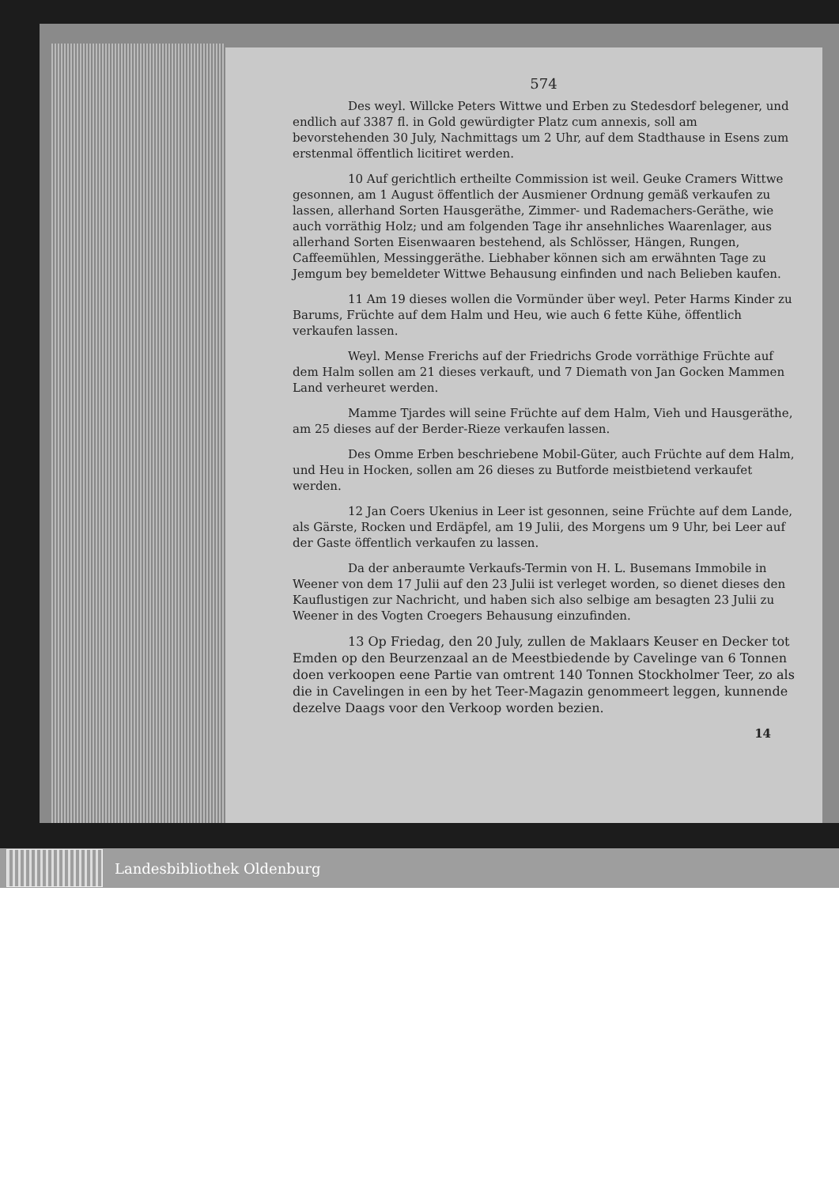574
Des weyl. Willcke Peters Wittwe und Erben zu Stedesdorf belegener, und endlich auf 3387 fl. in Gold gewürdigter Platz cum annexis, soll am bevorstehenden 30 July, Nachmittags um 2 Uhr, auf dem Stadthause in Esens zum erstenmal öffentlich licitiret werden.
10 Auf gerichtlich ertheilte Commission ist weil. Geuke Cramers Wittwe gesonnen, am 1 August öffentlich der Ausmiener Ordnung gemäß verkaufen zu lassen, allerhand Sorten Hausgeräthe, Zimmer- und Rademachers-Geräthe, wie auch vorräthig Holz; und am folgenden Tage ihr ansehnliches Waarenlager, aus allerhand Sorten Eisenwaaren bestehend, als Schlösser, Hängen, Rungen, Caffeemühlen, Messinggeräthe. Liebhaber können sich am erwähnten Tage zu Jemgum bey bemeldeter Wittwe Behausung einfinden und nach Belieben kaufen.
11 Am 19 dieses wollen die Vormünder über weyl. Peter Harms Kinder zu Barums, Früchte auf dem Halm und Heu, wie auch 6 fette Kühe, öffentlich verkaufen lassen.
Weyl. Mense Frerichs auf der Friedrichs Grode vorräthige Früchte auf dem Halm sollen am 21 dieses verkauft, und 7 Diemath von Jan Gocken Mammen Land verheuret werden.
Mamme Tjardes will seine Früchte auf dem Halm, Vieh und Hausgeräthe, am 25 dieses auf der Berder-Rieze verkaufen lassen.
Des Omme Erben beschriebene Mobil-Güter, auch Früchte auf dem Halm, und Heu in Hocken, sollen am 26 dieses zu Butforde meistbietend verkaufet werden.
12 Jan Coers Ukenius in Leer ist gesonnen, seine Früchte auf dem Lande, als Gärste, Rocken und Erdäpfel, am 19 Julii, des Morgens um 9 Uhr, bei Leer auf der Gaste öffentlich verkaufen zu lassen.
Da der anberaumte Verkaufs-Termin von H. L. Busemans Immobile in Weener von dem 17 Julii auf den 23 Julii ist verleget worden, so dienet dieses den Kauflustigen zur Nachricht, und haben sich also selbige am besagten 23 Julii zu Weener in des Vogten Croegers Behausung einzufinden.
13 Op Friedag, den 20 July, zullen de Maklaars Keuser en Decker tot Emden op den Beurzenzaal an de Meestbiedende by Cavelinge van 6 Tonnen doen verkoopen eene Partie van omtrent 140 Tonnen Stockholmer Teer, zo als die in Cavelingen in een by het Teer-Magazin genommeert leggen, kunnende dezelve Daags voor den Verkoop worden bezien.
14
Landesbibliothek Oldenburg